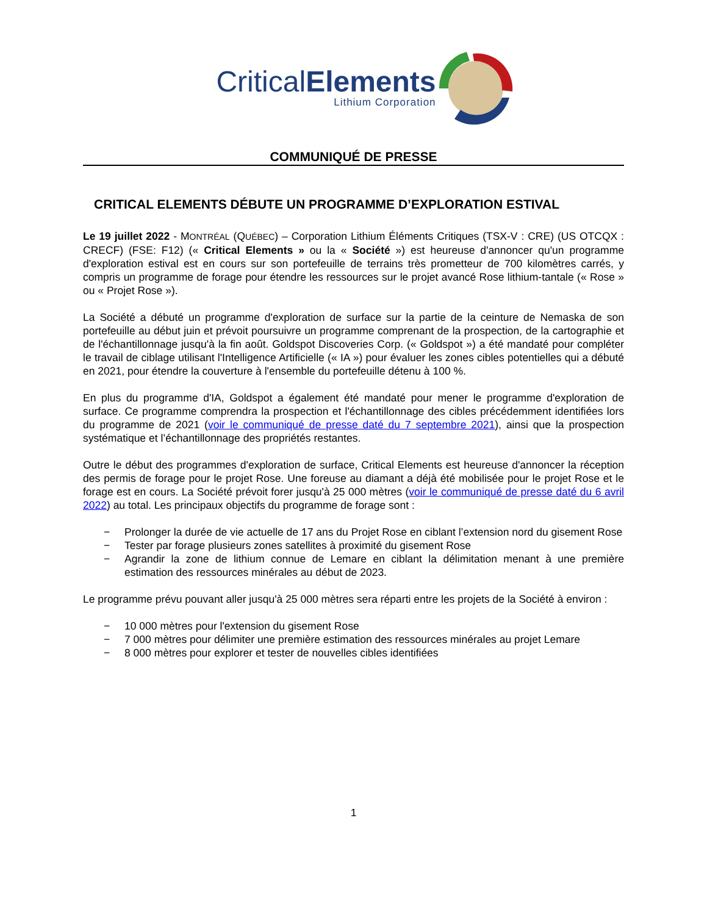CriticalElements
Lithium Corporation
COMMUNIQUÉ DE PRESSE
CRITICAL ELEMENTS DÉBUTE UN PROGRAMME D’EXPLORATION ESTIVAL
Le 19 juillet 2022 - MONTRÉAL (QUÉBEC) – Corporation Lithium Éléments Critiques (TSX-V : CRE) (US OTCQX : CRECF) (FSE: F12) (« Critical Elements » ou la « Société ») est heureuse d'annoncer qu'un programme d'exploration estival est en cours sur son portefeuille de terrains très prometteur de 700 kilomètres carrés, y compris un programme de forage pour étendre les ressources sur le projet avancé Rose lithium-tantale (« Rose » ou « Projet Rose »).
La Société a débuté un programme d'exploration de surface sur la partie de la ceinture de Nemaska de son portefeuille au début juin et prévoit poursuivre un programme comprenant de la prospection, de la cartographie et de l'échantillonnage jusqu'à la fin août. Goldspot Discoveries Corp. (« Goldspot ») a été mandaté pour compléter le travail de ciblage utilisant l'Intelligence Artificielle (« IA ») pour évaluer les zones cibles potentielles qui a débuté en 2021, pour étendre la couverture à l'ensemble du portefeuille détenu à 100 %.
En plus du programme d'IA, Goldspot a également été mandaté pour mener le programme d'exploration de surface. Ce programme comprendra la prospection et l'échantillonnage des cibles précédemment identifiées lors du programme de 2021 (voir le communiqué de presse daté du 7 septembre 2021), ainsi que la prospection systématique et l’échantillonnage des propriétés restantes.
Outre le début des programmes d'exploration de surface, Critical Elements est heureuse d'annoncer la réception des permis de forage pour le projet Rose. Une foreuse au diamant a déjà été mobilisée pour le projet Rose et le forage est en cours. La Société prévoit forer jusqu'à 25 000 mètres (voir le communiqué de presse daté du 6 avril 2022) au total. Les principaux objectifs du programme de forage sont :
− Prolonger la durée de vie actuelle de 17 ans du Projet Rose en ciblant l’extension nord du gisement Rose
− Tester par forage plusieurs zones satellites à proximité du gisement Rose
− Agrandir la zone de lithium connue de Lemare en ciblant la délimitation menant à une première estimation des ressources minérales au début de 2023.
Le programme prévu pouvant aller jusqu'à 25 000 mètres sera réparti entre les projets de la Société à environ :
− 10 000 mètres pour l'extension du gisement Rose
− 7 000 mètres pour délimiter une première estimation des ressources minérales au projet Lemare
− 8 000 mètres pour explorer et tester de nouvelles cibles identifiées
1